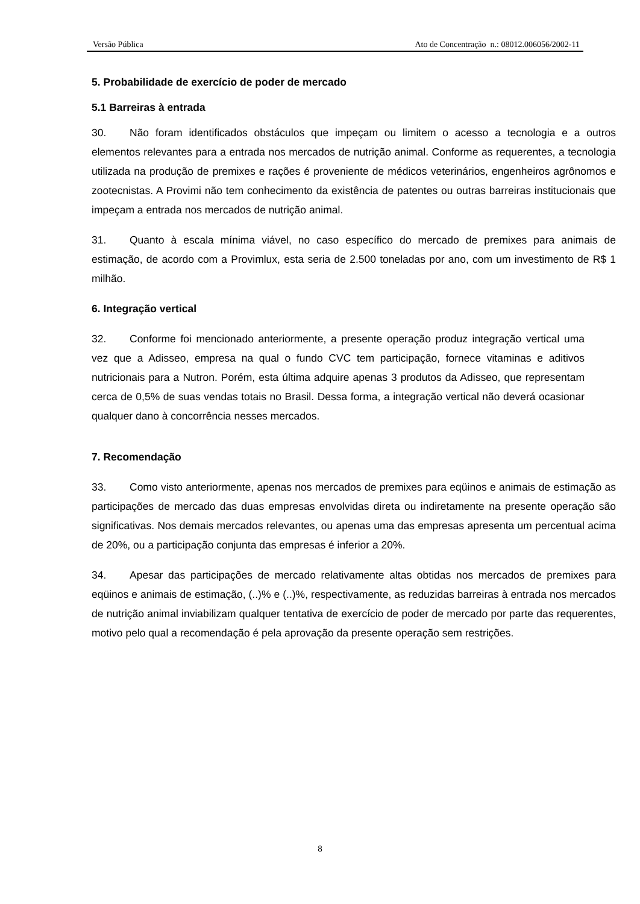Versão Pública Ato de Concentração n.: 08012.006056/2002-11
5. Probabilidade de exercício de poder de mercado
5.1 Barreiras à entrada
30. Não foram identificados obstáculos que impeçam ou limitem o acesso a tecnologia e a outros elementos relevantes para a entrada nos mercados de nutrição animal. Conforme as requerentes, a tecnologia utilizada na produção de premixes e rações é proveniente de médicos veterinários, engenheiros agrônomos e zootecnistas. A Provimi não tem conhecimento da existência de patentes ou outras barreiras institucionais que impeçam a entrada nos mercados de nutrição animal.
31. Quanto à escala mínima viável, no caso específico do mercado de premixes para animais de estimação, de acordo com a Provimlux, esta seria de 2.500 toneladas por ano, com um investimento de R$ 1 milhão.
6. Integração vertical
32. Conforme foi mencionado anteriormente, a presente operação produz integração vertical uma vez que a Adisseo, empresa na qual o fundo CVC tem participação, fornece vitaminas e aditivos nutricionais para a Nutron. Porém, esta última adquire apenas 3 produtos da Adisseo, que representam cerca de 0,5% de suas vendas totais no Brasil. Dessa forma, a integração vertical não deverá ocasionar qualquer dano à concorrência nesses mercados.
7. Recomendação
33. Como visto anteriormente, apenas nos mercados de premixes para eqüinos e animais de estimação as participações de mercado das duas empresas envolvidas direta ou indiretamente na presente operação são significativas. Nos demais mercados relevantes, ou apenas uma das empresas apresenta um percentual acima de 20%, ou a participação conjunta das empresas é inferior a 20%.
34. Apesar das participações de mercado relativamente altas obtidas nos mercados de premixes para eqüinos e animais de estimação, (..)% e (..)%, respectivamente, as reduzidas barreiras à entrada nos mercados de nutrição animal inviabilizam qualquer tentativa de exercício de poder de mercado por parte das requerentes, motivo pelo qual a recomendação é pela aprovação da presente operação sem restrições.
8